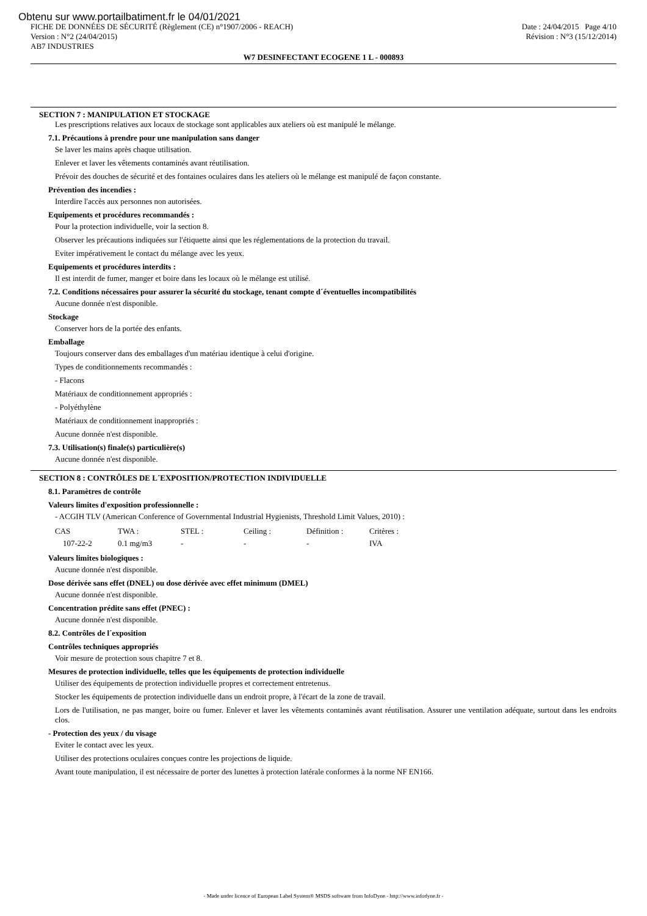Obtenu sur www.portailbatiment.fr le 04/01/2021
FICHE DE DONNÉES DE SÉCURITÉ (Règlement (CE) n°1907/2006 - REACH) Date : 24/04/2015 Page 4/10
Version : N°2 (24/04/2015) Révision : N°3 (15/12/2014)
AB7 INDUSTRIES
W7 DESINFECTANT ECOGENE 1 L - 000893
SECTION 7 : MANIPULATION ET STOCKAGE
Les prescriptions relatives aux locaux de stockage sont applicables aux ateliers où est manipulé le mélange.
7.1. Précautions à prendre pour une manipulation sans danger
Se laver les mains après chaque utilisation.
Enlever et laver les vêtements contaminés avant réutilisation.
Prévoir des douches de sécurité et des fontaines oculaires dans les ateliers où le mélange est manipulé de façon constante.
Prévention des incendies :
Interdire l'accès aux personnes non autorisées.
Equipements et procédures recommandés :
Pour la protection individuelle, voir la section 8.
Observer les précautions indiquées sur l'étiquette ainsi que les réglementations de la protection du travail.
Eviter impérativement le contact du mélange avec les yeux.
Equipements et procédures interdits :
Il est interdit de fumer, manger et boire dans les locaux où le mélange est utilisé.
7.2. Conditions nécessaires pour assurer la sécurité du stockage, tenant compte d´éventuelles incompatibilités
Aucune donnée n'est disponible.
Stockage
Conserver hors de la portée des enfants.
Emballage
Toujours conserver dans des emballages d'un matériau identique à celui d'origine.
Types de conditionnements recommandés :
- Flacons
Matériaux de conditionnement appropriés :
- Polyéthylène
Matériaux de conditionnement inappropriés :
Aucune donnée n'est disponible.
7.3. Utilisation(s) finale(s) particulière(s)
Aucune donnée n'est disponible.
SECTION 8 : CONTRÔLES DE L´EXPOSITION/PROTECTION INDIVIDUELLE
8.1. Paramètres de contrôle
Valeurs limites d'exposition professionnelle :
- ACGIH TLV (American Conference of Governmental Industrial Hygienists, Threshold Limit Values, 2010) :
| CAS | TWA : | STEL : | Ceiling : | Définition : | Critères : |
| 107-22-2 | 0.1 mg/m3 | - | - | - | IVA |
Valeurs limites biologiques :
Aucune donnée n'est disponible.
Dose dérivée sans effet (DNEL) ou dose dérivée avec effet minimum (DMEL)
Aucune donnée n'est disponible.
Concentration prédite sans effet (PNEC) :
Aucune donnée n'est disponible.
8.2. Contrôles de l´exposition
Contrôles techniques appropriés
Voir mesure de protection sous chapitre 7 et 8.
Mesures de protection individuelle, telles que les équipements de protection individuelle
Utiliser des équipements de protection individuelle propres et correctement entretenus.
Stocker les équipements de protection individuelle dans un endroit propre, à l'écart de la zone de travail.
Lors de l'utilisation, ne pas manger, boire ou fumer. Enlever et laver les vêtements contaminés avant réutilisation. Assurer une ventilation adéquate, surtout dans les endroits clos.
- Protection des yeux / du visage
Eviter le contact avec les yeux.
Utiliser des protections oculaires conçues contre les projections de liquide.
Avant toute manipulation, il est nécessaire de porter des lunettes à protection latérale conformes à la norme NF EN166.
- Made under licence of European Label System® MSDS software from InfoDyne - http://www.infodyne.fr -